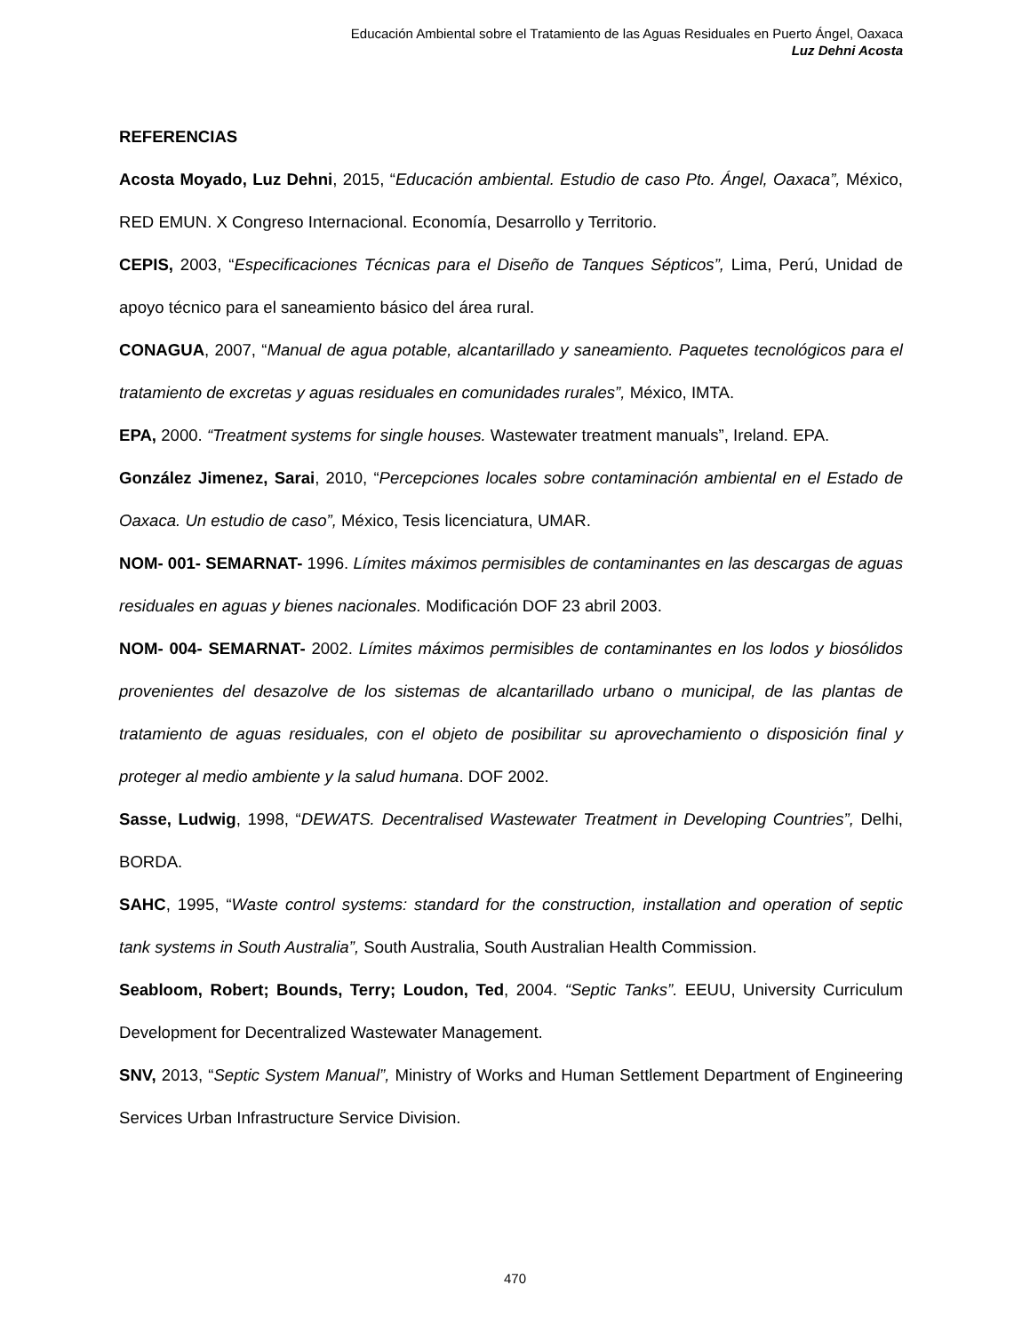Educación Ambiental sobre el Tratamiento de las Aguas Residuales en Puerto Ángel, Oaxaca
Luz Dehni Acosta
REFERENCIAS
Acosta Moyado, Luz Dehni, 2015, “Educación ambiental. Estudio de caso Pto. Ángel, Oaxaca”, México, RED EMUN. X Congreso Internacional. Economía, Desarrollo y Territorio.
CEPIS, 2003, “Especificaciones Técnicas para el Diseño de Tanques Sépticos”, Lima, Perú, Unidad de apoyo técnico para el saneamiento básico del área rural.
CONAGUA, 2007, “Manual de agua potable, alcantarillado y saneamiento. Paquetes tecnológicos para el tratamiento de excretas y aguas residuales en comunidades rurales”, México, IMTA.
EPA, 2000. “Treatment systems for single houses. Wastewater treatment manuals”, Ireland. EPA.
González Jimenez, Sarai, 2010, “Percepciones locales sobre contaminación ambiental en el Estado de Oaxaca. Un estudio de caso”, México, Tesis licenciatura, UMAR.
NOM- 001- SEMARNAT- 1996. Límites máximos permisibles de contaminantes en las descargas de aguas residuales en aguas y bienes nacionales. Modificación DOF 23 abril 2003.
NOM- 004- SEMARNAT- 2002. Límites máximos permisibles de contaminantes en los lodos y biosólidos provenientes del desazolve de los sistemas de alcantarillado urbano o municipal, de las plantas de tratamiento de aguas residuales, con el objeto de posibilitar su aprovechamiento o disposición final y proteger al medio ambiente y la salud humana. DOF 2002.
Sasse, Ludwig, 1998, “DEWATS. Decentralised Wastewater Treatment in Developing Countries”, Delhi, BORDA.
SAHC, 1995, “Waste control systems: standard for the construction, installation and operation of septic tank systems in South Australia”, South Australia, South Australian Health Commission.
Seabloom, Robert; Bounds, Terry; Loudon, Ted, 2004. “Septic Tanks”. EEUU, University Curriculum Development for Decentralized Wastewater Management.
SNV, 2013, “Septic System Manual”, Ministry of Works and Human Settlement Department of Engineering Services Urban Infrastructure Service Division.
470